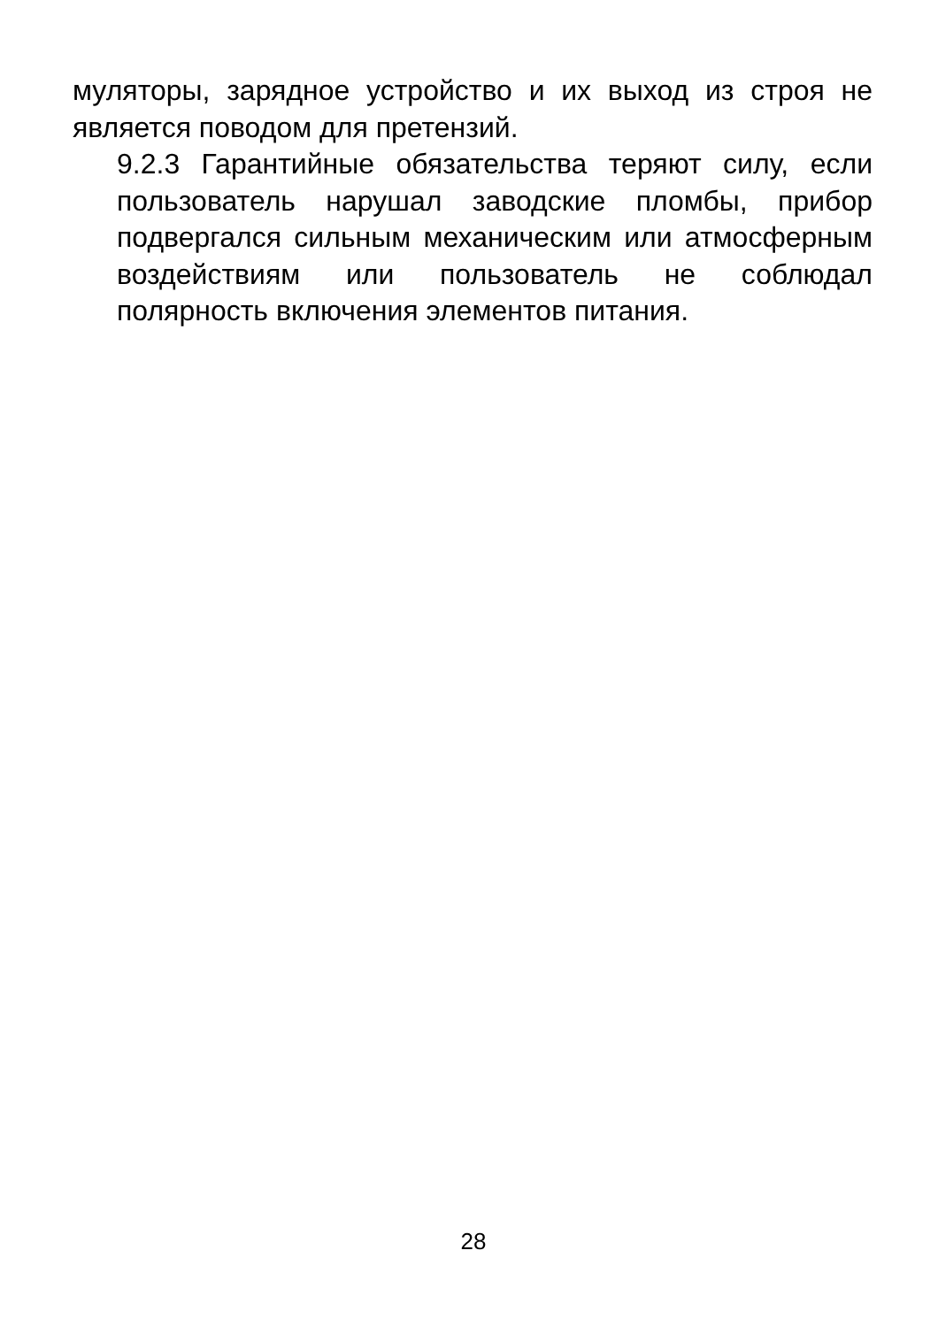муляторы, зарядное устройство и их выход из строя не является поводом для претензий.
9.2.3 Гарантийные обязательства теряют силу, если пользователь нарушал заводские пломбы, прибор подвергался сильным механическим или атмосферным воздействиям или пользователь не соблюдал полярность включения элементов питания.
28